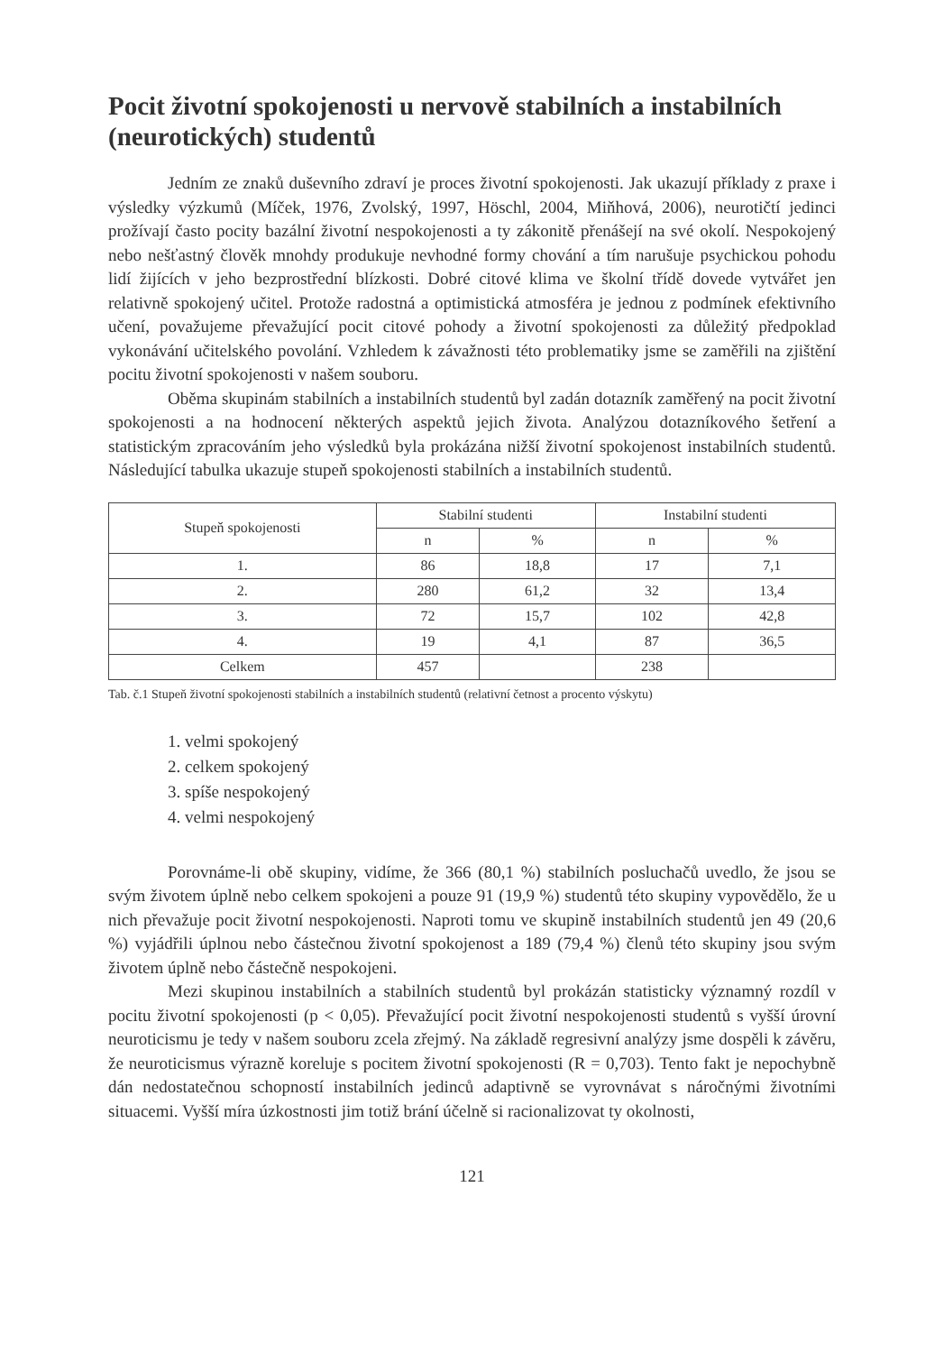Pocit životní spokojenosti u nervově stabilních a instabilních (neurotických) studentů
Jedním ze znaků duševního zdraví je proces životní spokojenosti. Jak ukazují příklady z praxe i výsledky výzkumů (Míček, 1976, Zvolský, 1997, Höschl, 2004, Miňhová, 2006), neurotičtí jedinci prožívají často pocity bazální životní nespokojenosti a ty zákonitě přenášejí na své okolí. Nespokojený nebo nešťastný člověk mnohdy produkuje nevhodné formy chování a tím narušuje psychickou pohodu lidí žijících v jeho bezprostřední blízkosti. Dobré citové klima ve školní třídě dovede vytvářet jen relativně spokojený učitel. Protože radostná a optimistická atmosféra je jednou z podmínek efektivního učení, považujeme převažující pocit citové pohody a životní spokojenosti za důležitý předpoklad vykonávání učitelského povolání. Vzhledem k závažnosti této problematiky jsme se zaměřili na zjištění pocitu životní spokojenosti v našem souboru.
Oběma skupinám stabilních a instabilních studentů byl zadán dotazník zaměřený na pocit životní spokojenosti a na hodnocení některých aspektů jejich života. Analýzou dotazníkového šetření a statistickým zpracováním jeho výsledků byla prokázána nižší životní spokojenost instabilních studentů. Následující tabulka ukazuje stupeň spokojenosti stabilních a instabilních studentů.
| Stupeň spokojenosti | Stabilní studenti | | Instabilní studenti | |
| --- | --- | --- | --- | --- |
| | n | % | n | % |
| 1. | 86 | 18,8 | 17 | 7,1 |
| 2. | 280 | 61,2 | 32 | 13,4 |
| 3. | 72 | 15,7 | 102 | 42,8 |
| 4. | 19 | 4,1 | 87 | 36,5 |
| Celkem | 457 | | 238 | |
Tab. č.1 Stupeň životní spokojenosti stabilních a instabilních studentů (relativní četnost a procento výskytu)
1. velmi spokojený
2. celkem spokojený
3. spíše nespokojený
4. velmi nespokojený
Porovnáme-li obě skupiny, vidíme, že 366 (80,1 %) stabilních posluchačů uvedlo, že jsou se svým životem úplně nebo celkem spokojeni a pouze 91 (19,9 %) studentů této skupiny vypovědělo, že u nich převažuje pocit životní nespokojenosti. Naproti tomu ve skupině instabilních studentů jen 49 (20,6 %) vyjádřili úplnou nebo částečnou životní spokojenost a 189 (79,4 %) členů této skupiny jsou svým životem úplně nebo částečně nespokojeni.
Mezi skupinou instabilních a stabilních studentů byl prokázán statisticky významný rozdíl v pocitu životní spokojenosti (p < 0,05). Převažující pocit životní nespokojenosti studentů s vyšší úrovní neuroticismu je tedy v našem souboru zcela zřejmý. Na základě regresivní analýzy jsme dospěli k závěru, že neuroticismus výrazně koreluje s pocitem životní spokojenosti (R = 0,703). Tento fakt je nepochybně dán nedostatečnou schopností instabilních jedinců adaptivně se vyrovnávat s náročnými životními situacemi. Vyšší míra úzkostnosti jim totiž brání účelně si racionalizovat ty okolnosti,
121